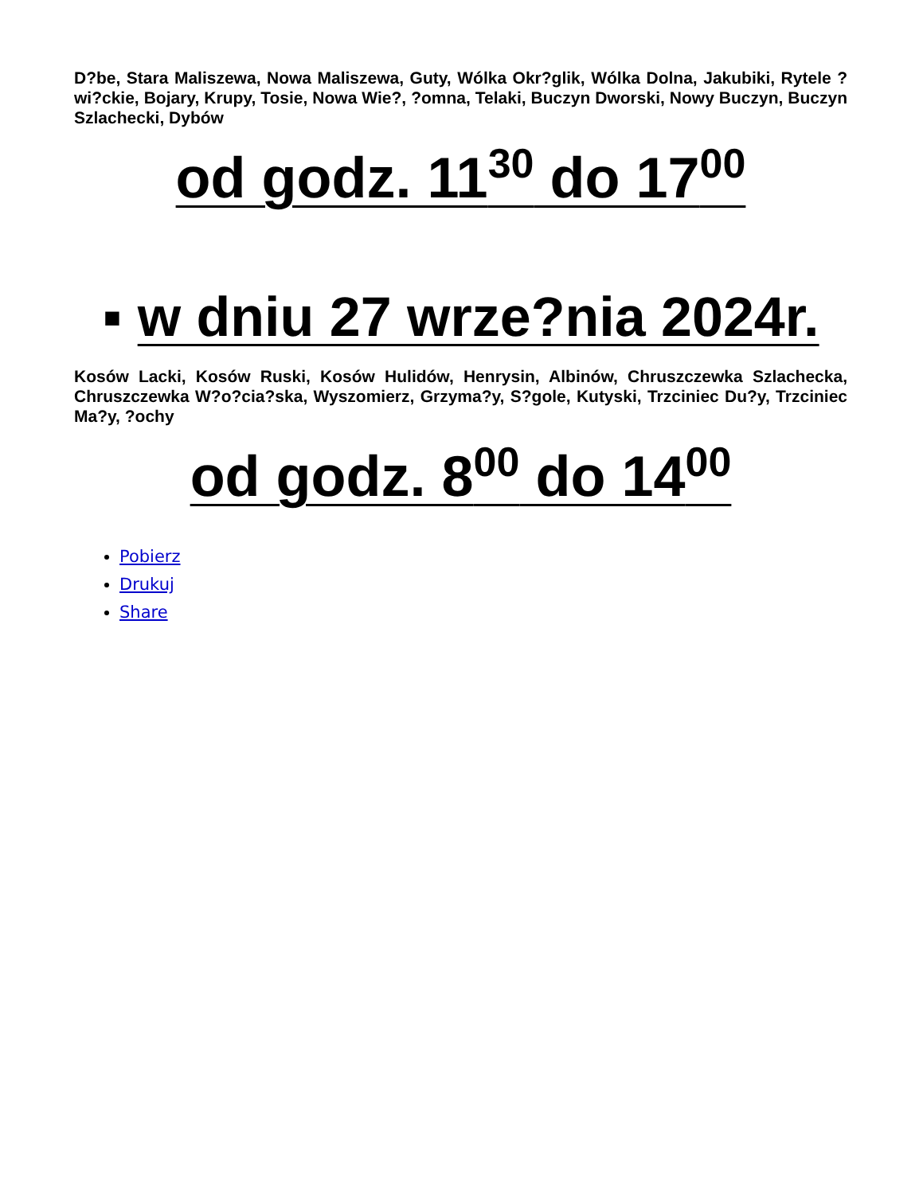D?be, Stara Maliszewa, Nowa Maliszewa, Guty, Wólka Okr?glik, Wólka Dolna, Jakubiki, Rytele ?wi?ckie, Bojary, Krupy, Tosie, Nowa Wie?, ?omna, Telaki, Buczyn Dworski, Nowy Buczyn, Buczyn Szlachecki, Dybów
od godz. 11<sup>30</sup> do 17<sup>00</sup>
▪ w dniu 27 wrze?nia 2024r.
Kosów Lacki, Kosów Ruski, Kosów Hulidów, Henrysin, Albinów, Chruszczewka Szlachecka, Chruszczewka W?o?cia?ska, Wyszomierz, Grzyma?y, S?gole, Kutyski, Trzciniec Du?y, Trzciniec Ma?y, ?ochy
od godz. 8<sup>00</sup> do 14<sup>00</sup>
Pobierz
Drukuj
Share